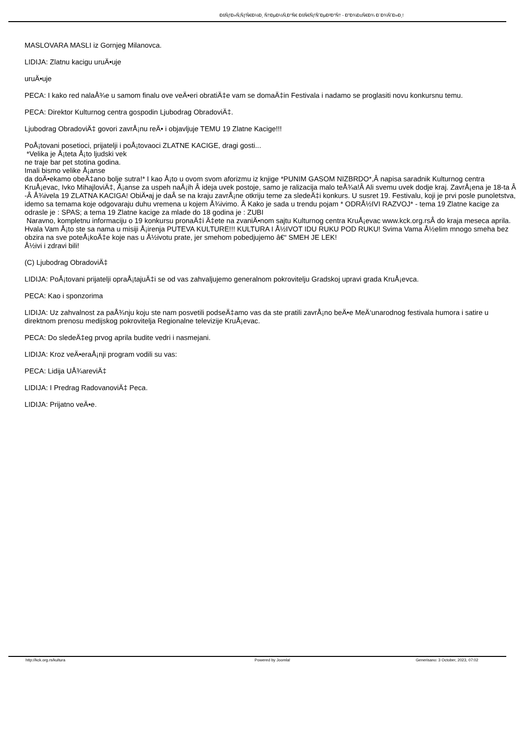ÐšÑƒÐ»Ñ‚ÑƒÑ€Ð½Ð¸ Ñ†ÐµÐ½Ñ‚Ð°Ñ€ ÐšÑ€ÑƒÑˆÐµÐ²Ð°Ñ† - Ð”Ð¾Ð±Ñ€Ð¾ Ð´Ð¾ÑˆÐ»Ð¸!
MASLOVARA MASLI iz Gornjeg Milanovca.
LIDIJA: Zlatnu kacigu uruÄ•uje
uruÄ•uje
PECA: I kako red nalaÅ¾e u samom finalu ove veÄ•eri obratiÄ‡e vam se domaÄ‡in Festivala i nadamo se proglasiti novu konkursnu temu.
PECA: Direktor Kulturnog centra gospodin Ljubodrag ObradoviÄ‡.
Ljubodrag ObradoviÄ‡ govori zavrÅ¡nu reÄ• i objavljuje TEMU 19 Zlatne Kacige!!!
PoÅ¡tovani posetioci, prijatelji i poÅ¡tovaoci ZLATNE KACIGE, dragi gosti...
*Velika je Å¡teta Å¡to ljudski vek
ne traje bar pet stotina godina.
Imali bismo velike Å¡anse
da doÄ•ekamo obeÄ‡ano bolje sutra!* I kao Å¡to u ovom svom aforizmu iz knjige *PUNIM GASOM NIZBRDO*,Â napisa saradnik Kulturnog centra KruÅ¡evac, Ivko MihajloviÄ‡, Å¡anse za uspeh naÅ¡ih Â ideja uvek postoje, samo je ralizacija malo teÅ¾a!Â Ali svemu uvek dodje kraj. ZavrÅ¡ena je 18-ta Â -Â Å¾ivela 19 ZLATNA KACIGA! ObiÄ•aj je daÂ se na kraju zavrÅ¡ne otkriju teme za sledeÄ‡i konkurs. U susret 19. Festivalu, koji je prvi posle punoletstva, idemo sa temama koje odgovaraju duhu vremena u kojem Å¾ivimo. Â Kako je sada u trendu pojam * ODRÅ½IVI RAZVOJ* - tema 19 Zlatne kacige za odrasle je : SPAS; a tema 19 Zlatne kacige za mlade do 18 godina je : ZUBI
Naravno, kompletnu informaciju o 19 konkursu pronaÄ‡i Ä‡ete na zvaniÄ•nom sajtu Kulturnog centra KruÅ¡evac www.kck.org.rsÂ do kraja meseca aprila. Hvala Vam Å¡to ste sa nama u misiji Å¡irenja PUTEVA KULTURE!!! KULTURA I Å½IVOT IDU RUKU POD RUKU! Svima Vama Å½elim mnogo smeha bez obzira na sve poteÅ¡koÄ‡e koje nas u Å½ivotu prate, jer smehom pobedjujemo â€“ SMEH JE LEK!
Å½ivi i zdravi bili!
(C) Ljubodrag ObradoviÄ‡
LIDIJA: PoÅ¡tovani prijatelji opraÅ¡tajuÄ‡i se od vas zahvaljujemo generalnom pokrovitelju Gradskoj upravi grada KruÅ¡evca.
PECA: Kao i sponzorima
LIDIJA: Uz zahvalnost za paÅ¾nju koju ste nam posvetili podseÄ‡amo vas da ste pratili zavrÅ¡no beÄ•e MeÄ‘unarodnog festivala humora i satire u direktnom prenosu medijskog pokrovitelja Regionalne televizije KruÅ¡evac.
PECA: Do sledeÄ‡eg prvog aprila budite vedri i nasmejani.
LIDIJA: Kroz veÄ•eraÅ¡nji program vodili su vas:
PECA: Lidija UÅ¾areviÄ‡
LIDIJA: I Predrag RadovanoviÄ‡ Peca.
LIDIJA: Prijatno veÄ•e.
http://kck.org.rs/kultura Powered by Joomla! Generisano: 3 October, 2023, 07:02